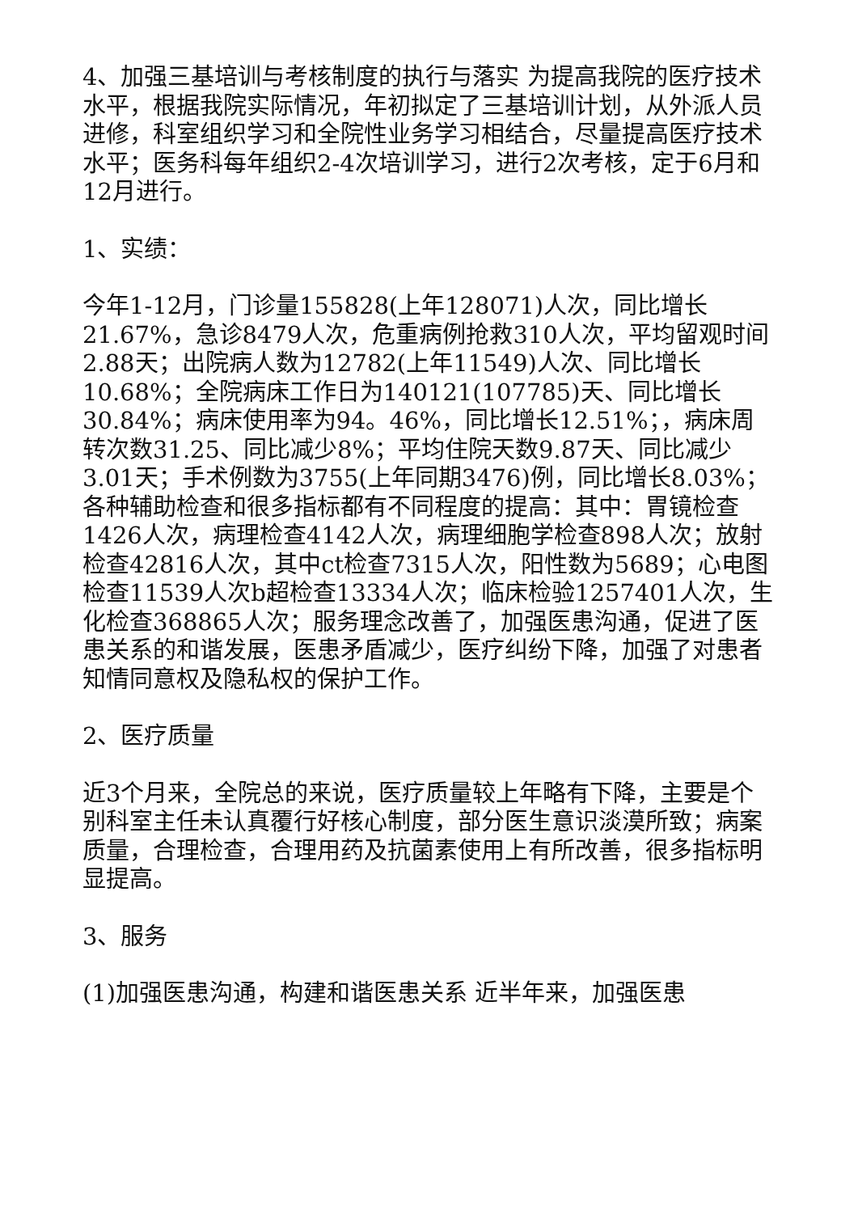4、加强三基培训与考核制度的执行与落实 为提高我院的医疗技术水平，根据我院实际情况，年初拟定了三基培训计划，从外派人员进修，科室组织学习和全院性业务学习相结合，尽量提高医疗技术水平；医务科每年组织2-4次培训学习，进行2次考核，定于6月和12月进行。
1、实绩：
今年1-12月，门诊量155828(上年128071)人次，同比增长21.67%，急诊8479人次，危重病例抢救310人次，平均留观时间2.88天；出院病人数为12782(上年11549)人次、同比增长10.68%；全院病床工作日为140121(107785)天、同比增长30.84%；病床使用率为94。46%，同比增长12.51%；，病床周转次数31.25、同比减少8%；平均住院天数9.87天、同比减少3.01天；手术例数为3755(上年同期3476)例，同比增长8.03%；各种辅助检查和很多指标都有不同程度的提高：其中：胃镜检查1426人次，病理检查4142人次，病理细胞学检查898人次；放射检查42816人次，其中ct检查7315人次，阳性数为5689；心电图检查11539人次b超检查13334人次；临床检验1257401人次，生化检查368865人次；服务理念改善了，加强医患沟通，促进了医患关系的和谐发展，医患矛盾减少，医疗纠纷下降，加强了对患者知情同意权及隐私权的保护工作。
2、医疗质量
近3个月来，全院总的来说，医疗质量较上年略有下降，主要是个别科室主任未认真覆行好核心制度，部分医生意识淡漠所致；病案质量，合理检查，合理用药及抗菌素使用上有所改善，很多指标明显提高。
3、服务
(1)加强医患沟通，构建和谐医患关系 近半年来，加强医患